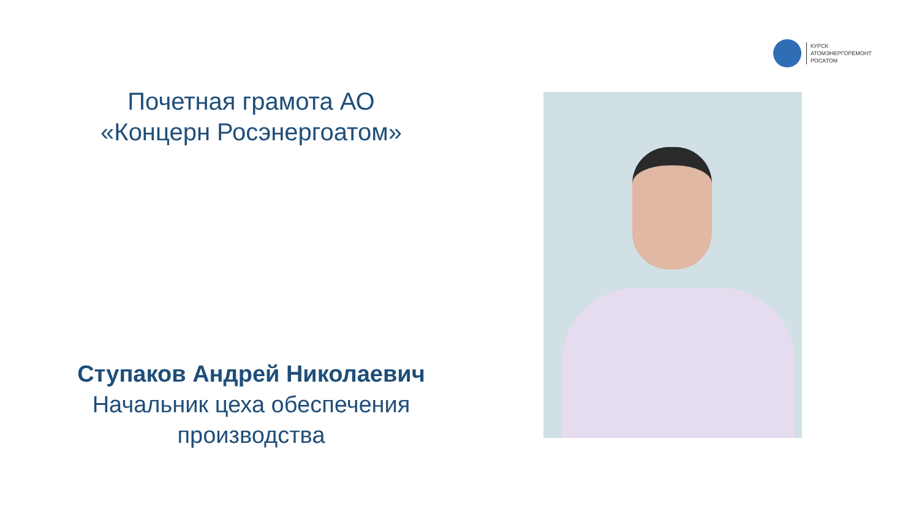КУРСК
АТОМЭНЕРГОРЕМОНТ
РОСАТОМ
Почетная грамота АО
«Концерн Росэнергоатом»
Ступаков Андрей Николаевич
Начальник цеха обеспечения
производства